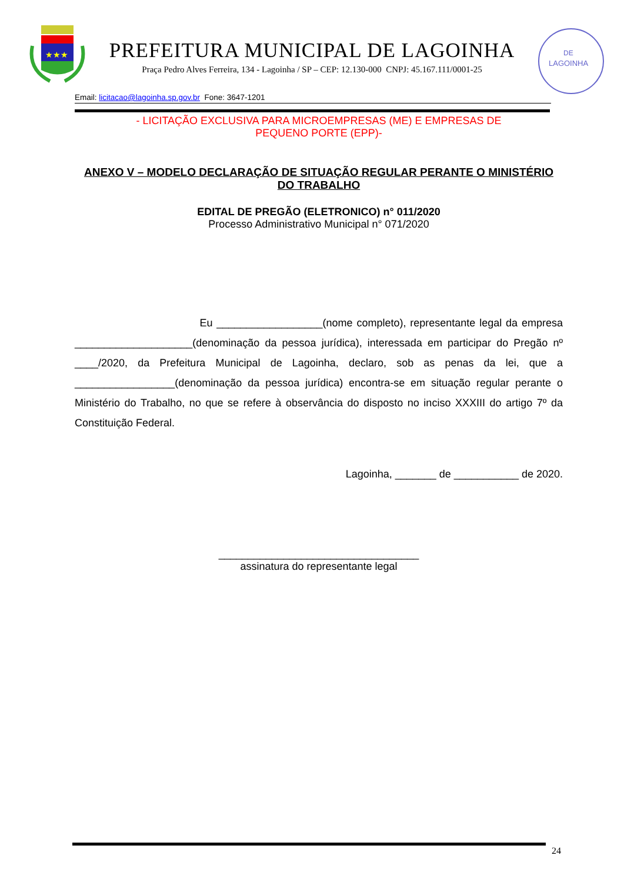★★★
PREFEITURA MUNICIPAL DE LAGOINHA
Praça Pedro Alves Ferreira, 134 - Lagoinha / SP – CEP: 12.130-000 CNPJ: 45.167.111/0001-25
DE
LAGOINHA
Email: licitacao@lagoinha.sp.gov.br Fone: 3647-1201
- LICITAÇÃO EXCLUSIVA PARA MICROEMPRESAS (ME) E EMPRESAS DE
PEQUENO PORTE (EPP)-
ANEXO V – MODELO DECLARAÇÃO DE SITUAÇÃO REGULAR PERANTE O MINISTÉRIO DO TRABALHO
EDITAL DE PREGÃO (ELETRONICO) n° 011/2020
Processo Administrativo Municipal n° 071/2020
Eu __________________(nome completo), representante legal da empresa ____________________(denominação da pessoa jurídica), interessada em participar do Pregão nº ____/2020, da Prefeitura Municipal de Lagoinha, declaro, sob as penas da lei, que a _________________(denominação da pessoa jurídica) encontra-se em situação regular perante o Ministério do Trabalho, no que se refere à observância do disposto no inciso XXXIII do artigo 7º da Constituição Federal.
Lagoinha, _______ de ___________ de 2020.
__________________________________
assinatura do representante legal
24